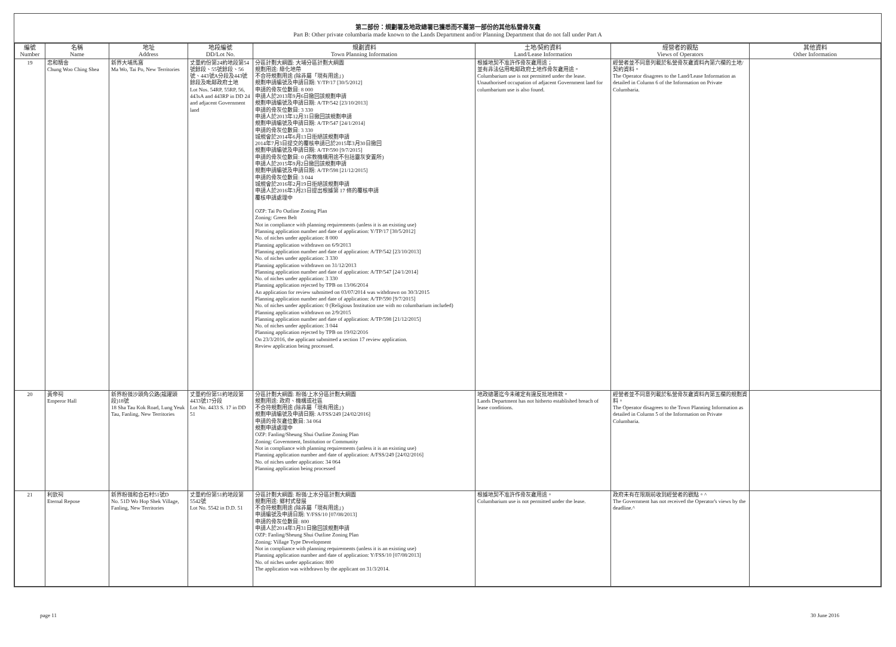第二部份：規劃署及地政總署已獲悉而不屬第一部份的其他私營骨灰龕
Part B: Other private columbaria made known to the Lands Department and/or Planning Department that do not fall under Part A
| 編號 Number | 名稱 Name | 地址 Address | 地段編號 DD/Lot No. | 規劃資料 Town Planning Information | 土地/契約資料 Land/Lease Information | 經營者的觀點 Views of Operators | 其他資料 Other Information |
| --- | --- | --- | --- | --- | --- | --- | --- |
| 19 | 忠和精舍 Chung Woo Ching Shea | 新界大埔馬窩 Ma Wo, Tai Po, New Territories | 丈量約份第24約地段第54號餘段、55號餘段、56號、443號A分段及443號餘段及毗鄰政府土地 Lot Nos. 54RP, 55RP, 56, 443sA and 443RP in DD 24 and adjacent Government land | 分區計劃大綱圖: 大埔分區計劃大綱圖 規劃用途: 綠化地帶 不合符規劃用途 (除非屬「現有用途」) 規劃申請編號及申請日期: Y/TP/17 [30/5/2012] 申請的骨灰位數目: 8 000 申請人於2013年9月6日撤回該規劃申請 規劃申請編號及申請日期: A/TP/542 [23/10/2013] 申請的骨灰位數目: 3 330 申請人於2013年12月31日撤回該規劃申請 規劃申請編號及申請日期: A/TP/547 [24/1/2014] 申請的骨灰位數目: 3 330 城規會於2014年6月13日拒絕該規劃申請 2014年7月3日提交的覆核申請已於2015年3月30日撤回 規劃申請編號及申請日期: A/TP/590 [9/7/2015] 申請的骨灰位數目: 0 (宗教機構用途不包括靈灰安置所) 申請人於2015年9月2日撤回該規劃申請 規劃申請編號及申請日期: A/TP/598 [21/12/2015] 申請的骨灰位數目: 3 044 城規會於2016年2月19日拒絕該規劃申請 申請人於2016年3月23日提出根據第 17 條的覆核申請 覆核申請處理中 OZP: Tai Po Outline Zoning Plan Zoning: Green Belt Not in compliance with planning requirements (unless it is an existing use) Planning application number and date of application: Y/TP/17 [30/5/2012] No. of niches under application: 8 000 Planning application withdrawn on 6/9/2013 Planning application number and date of application: A/TP/542 [23/10/2013] No. of niches under application: 3 330 Planning application withdrawn on 31/12/2013 Planning application number and date of application: A/TP/547 [24/1/2014] No. of niches under application: 3 330 Planning application rejected by TPB on 13/06/2014 An application for review submitted on 03/07/2014 was withdrawn on 30/3/2015 Planning application number and date of application: A/TP/590 [9/7/2015] No. of niches under application: 0 (Religious Institution use with no columbarium included) Planning application withdrawn on 2/9/2015 Planning application number and date of application: A/TP/598 [21/12/2015] No. of niches under application: 3 044 Planning application rejected by TPB on 19/02/2016 On 23/3/2016, the applicant submitted a section 17 review application. Review application being processed. | 根據地契不准許作骨灰龕用途； 並有非法佔用毗鄰政府土地作骨灰龕用途。 Columbarium use is not permitted under the lease. Unauthorised occupation of adjacent Government land for columbarium use is also found. | 經營者並不同意列載於私營骨灰龕資料內第六欄的土地/契約資料。 The Operator disagrees to the Land/Lease Information as detailed in Column 6 of the Information on Private Columbaria. | |
| 20 | 黃帝祠 Emperor Hall | 新界粉嶺沙頭角公路(龍躍頭段)18號 18 Sha Tau Kok Road, Lung Yeuk Tau, Fanling, New Territories | 丈量約份第51約地段第4433號17分段 Lot No. 4433 S. 17 in DD 51 | 分區計劃大綱圖: 粉嶺/上水分區計劃大綱圖 規劃用途: 政府、機構或社區 不合符規劃用途 (除非屬「現有用途」) 規劃申請編號及申請日期: A/FSS/249 [24/02/2016] 申請的骨灰龕位數目: 34 064 規劃申請處理中 OZP: Fanling/Sheung Shui Outline Zoning Plan Zoning: Government, Institution or Community Not in compliance with planning requirements (unless it is an existing use) Planning application number and date of application: A/FSS/249 [24/02/2016] No. of niches under application: 34 064 Planning application being processed | 地政總署迄今未確定有違反批地條款。 Lands Department has not hitherto established breach of lease conditions. | 經營者並不同意列載於私營骨灰龕資料內第五欄的規劃資料。 The Operator disagrees to the Town Planning Information as detailed in Column 5 of the Information on Private Columbaria. | |
| 21 | 利欽祠 Eternal Repose | 新界粉嶺和合石村51號D No. 51D Wo Hop Shek Village, Fanling, New Territories | 丈量約份第51約地段第5542號 Lot No. 5542 in D.D. 51 | 分區計劃大綱圖: 粉嶺/上水分區計劃大綱圖 規劃用途: 鄉村式發展 不合符規劃用途 (除非屬「現有用途」) 申請編號及申請日期: Y/FSS/10 [07/08/2013] 申請的骨灰位數目: 800 申請人於2014年3月31日撤回該規劃申請 OZP: Fanling/Sheung Shui Outline Zoning Plan Zoning: Village Type Development Not in compliance with planning requirements (unless it is an existing use) Planning application number and date of application: Y/FSS/10 [07/08/2013] No. of niches under application: 800 The application was withdrawn by the applicant on 31/3/2014. | 根據地契不准許作骨灰龕用途。 Columbarium use is not permitted under the lease. | 政府未有在限期前收到經營者的觀點。^ The Government has not received the Operator's views by the deadline.^ | |
page 11 30 June 2016